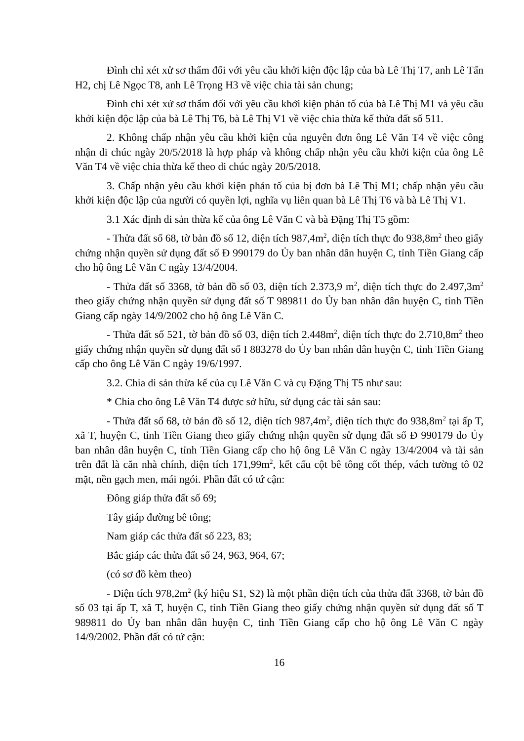Đình chỉ xét xử sơ thẩm đối với yêu cầu khởi kiện độc lập của bà Lê Thị T7, anh Lê Tấn H2, chị Lê Ngọc T8, anh Lê Trọng H3 về việc chia tài sản chung;
Đình chỉ xét xử sơ thẩm đối với yêu cầu khởi kiện phản tố của bà Lê Thị M1 và yêu cầu khởi kiện độc lập của bà Lê Thị T6, bà Lê Thị V1 về việc chia thừa kế thửa đất số 511.
2. Không chấp nhận yêu cầu khởi kiện của nguyên đơn ông Lê Văn T4 về việc công nhận di chúc ngày 20/5/2018 là hợp pháp và không chấp nhận yêu cầu khởi kiện của ông Lê Văn T4 về việc chia thừa kế theo di chúc ngày 20/5/2018.
3. Chấp nhận yêu cầu khởi kiện phản tố của bị đơn bà Lê Thị M1; chấp nhận yêu cầu khởi kiện độc lập của người có quyền lợi, nghĩa vụ liên quan bà Lê Thị T6 và bà Lê Thị V1.
3.1 Xác định di sản thừa kế của ông Lê Văn C và bà Đặng Thị T5 gồm:
- Thửa đất số 68, tờ bản đồ số 12, diện tích 987,4m<sup>2</sup>, diện tích thực đo 938,8m<sup>2</sup> theo giấy chứng nhận quyền sử dụng đất số Đ 990179 do Ủy ban nhân dân huyện C, tỉnh Tiền Giang cấp cho hộ ông Lê Văn C ngày 13/4/2004.
- Thửa đất số 3368, tờ bản đồ số 03, diện tích 2.373,9 m<sup>2</sup>, diện tích thực đo 2.497,3m<sup>2</sup> theo giấy chứng nhận quyền sử dụng đất số T 989811 do Ủy ban nhân dân huyện C, tỉnh Tiền Giang cấp ngày 14/9/2002 cho hộ ông Lê Văn C.
- Thửa đất số 521, tờ bản đồ số 03, diện tích 2.448m<sup>2</sup>, diện tích thực đo 2.710,8m<sup>2</sup> theo giấy chứng nhận quyền sử dụng đất số I 883278 do Ủy ban nhân dân huyện C, tỉnh Tiền Giang cấp cho ông Lê Văn C ngày 19/6/1997.
3.2. Chia di sản thừa kế của cụ Lê Văn C và cụ Đặng Thị T5 như sau:
* Chia cho ông Lê Văn T4 được sở hữu, sử dụng các tài sản sau:
- Thửa đất số 68, tờ bản đồ số 12, diện tích 987,4m<sup>2</sup>, diện tích thực đo 938,8m<sup>2</sup> tại ấp T, xã T, huyện C, tỉnh Tiền Giang theo giấy chứng nhận quyền sử dụng đất số Đ 990179 do Ủy ban nhân dân huyện C, tỉnh Tiền Giang cấp cho hộ ông Lê Văn C ngày 13/4/2004 và tài sản trên đất là căn nhà chính, diện tích 171,99m<sup>2</sup>, kết cấu cột bê tông cốt thép, vách tường tô 02 mặt, nền gạch men, mái ngói. Phần đất có tứ cận:
Đông giáp thửa đất số 69;
Tây giáp đường bê tông;
Nam giáp các thửa đất số 223, 83;
Bắc giáp các thửa đất số 24, 963, 964, 67;
(có sơ đồ kèm theo)
- Diện tích 978,2m<sup>2</sup> (ký hiệu S1, S2) là một phần diện tích của thửa đất 3368, tờ bản đồ số 03 tại ấp T, xã T, huyện C, tỉnh Tiền Giang theo giấy chứng nhận quyền sử dụng đất số T 989811 do Ủy ban nhân dân huyện C, tỉnh Tiền Giang cấp cho hộ ông Lê Văn C ngày 14/9/2002. Phần đất có tứ cận:
16